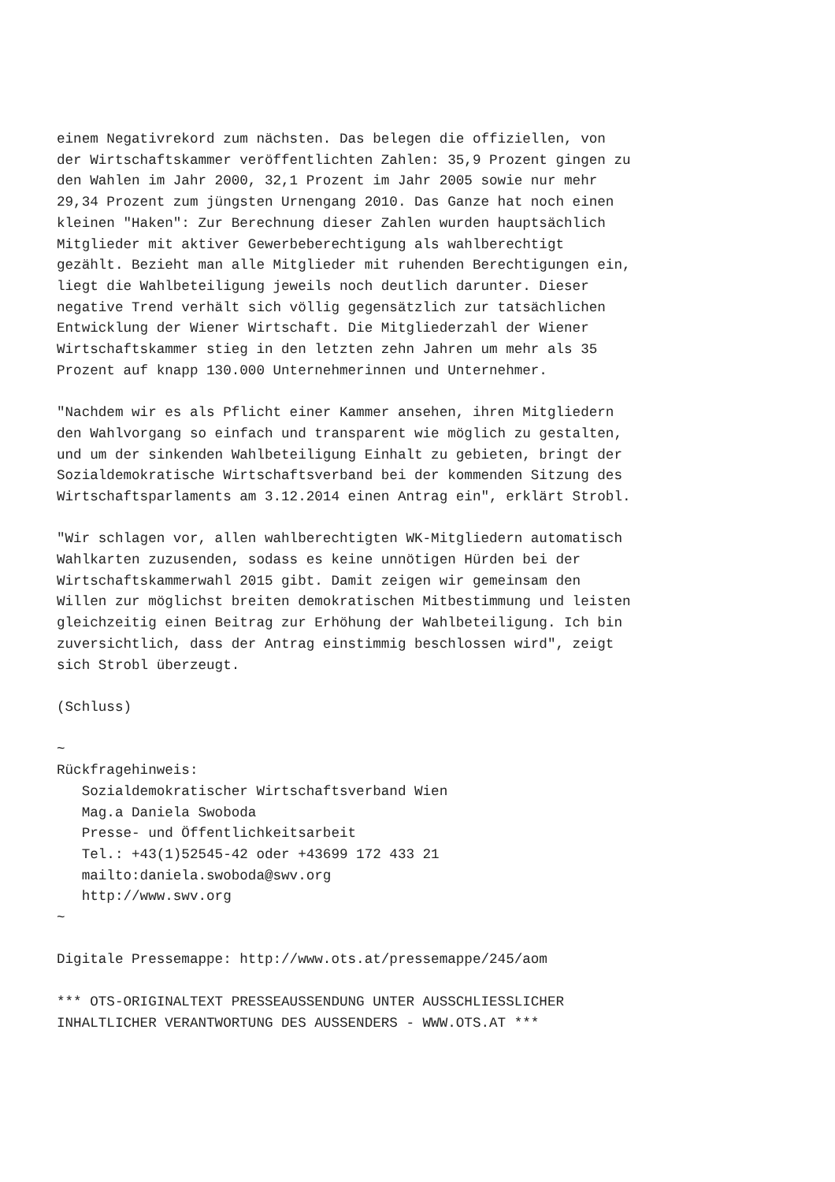einem Negativrekord zum nächsten. Das belegen die offiziellen, von
der Wirtschaftskammer veröffentlichten Zahlen: 35,9 Prozent gingen zu
den Wahlen im Jahr 2000, 32,1 Prozent im Jahr 2005 sowie nur mehr
29,34 Prozent zum jüngsten Urnengang 2010. Das Ganze hat noch einen
kleinen "Haken": Zur Berechnung dieser Zahlen wurden hauptsächlich
Mitglieder mit aktiver Gewerbeberechtigung als wahlberechtigt
gezählt. Bezieht man alle Mitglieder mit ruhenden Berechtigungen ein,
liegt die Wahlbeteiligung jeweils noch deutlich darunter. Dieser
negative Trend verhält sich völlig gegensätzlich zur tatsächlichen
Entwicklung der Wiener Wirtschaft. Die Mitgliederzahl der Wiener
Wirtschaftskammer stieg in den letzten zehn Jahren um mehr als 35
Prozent auf knapp 130.000 Unternehmerinnen und Unternehmer.

"Nachdem wir es als Pflicht einer Kammer ansehen, ihren Mitgliedern
den Wahlvorgang so einfach und transparent wie möglich zu gestalten,
und um der sinkenden Wahlbeteiligung Einhalt zu gebieten, bringt der
Sozialdemokratische Wirtschaftsverband bei der kommenden Sitzung des
Wirtschaftsparlaments am 3.12.2014 einen Antrag ein", erklärt Strobl.

"Wir schlagen vor, allen wahlberechtigten WK-Mitgliedern automatisch
Wahlkarten zuzusenden, sodass es keine unnötigen Hürden bei der
Wirtschaftskammerwahl 2015 gibt. Damit zeigen wir gemeinsam den
Willen zur möglichst breiten demokratischen Mitbestimmung und leisten
gleichzeitig einen Beitrag zur Erhöhung der Wahlbeteiligung. Ich bin
zuversichtlich, dass der Antrag einstimmig beschlossen wird", zeigt
sich Strobl überzeugt.

(Schluss)

~
Rückfragehinweis:
   Sozialdemokratischer Wirtschaftsverband Wien
   Mag.a Daniela Swoboda
   Presse- und Öffentlichkeitsarbeit
   Tel.: +43(1)52545-42 oder +43699 172 433 21
   mailto:daniela.swoboda@swv.org
   http://www.swv.org
~

Digitale Pressemappe: http://www.ots.at/pressemappe/245/aom

*** OTS-ORIGINALTEXT PRESSEAUSSENDUNG UNTER AUSSCHLIESSLICHER
INHALTLICHER VERANTWORTUNG DES AUSSENDERS - WWW.OTS.AT ***